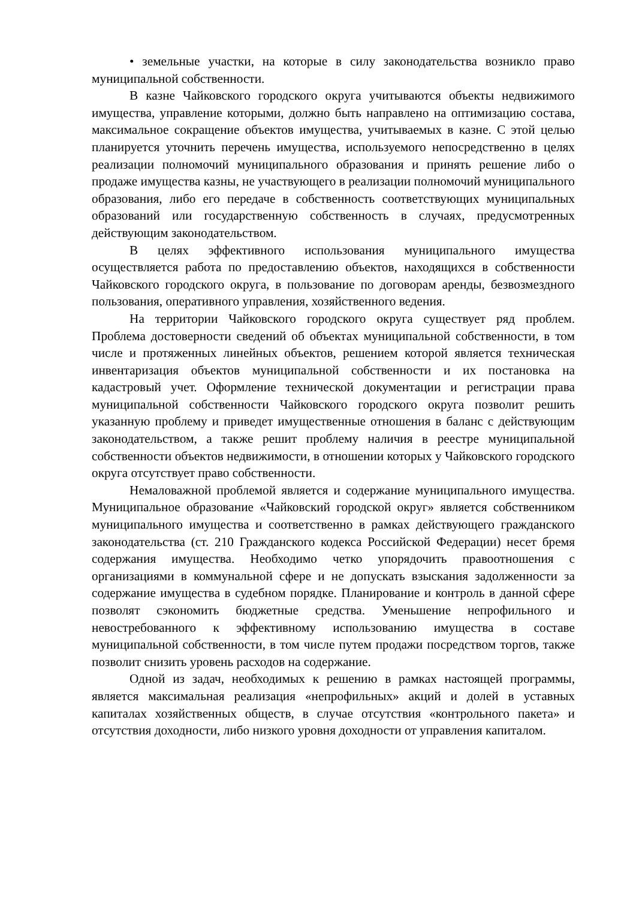• земельные участки, на которые в силу законодательства возникло право муниципальной собственности.
В казне Чайковского городского округа учитываются объекты недвижимого имущества, управление которыми, должно быть направлено на оптимизацию состава, максимальное сокращение объектов имущества, учитываемых в казне. С этой целью планируется уточнить перечень имущества, используемого непосредственно в целях реализации полномочий муниципального образования и принять решение либо о продаже имущества казны, не участвующего в реализации полномочий муниципального образования, либо его передаче в собственность соответствующих муниципальных образований или государственную собственность в случаях, предусмотренных действующим законодательством.
В целях эффективного использования муниципального имущества осуществляется работа по предоставлению объектов, находящихся в собственности Чайковского городского округа, в пользование по договорам аренды, безвозмездного пользования, оперативного управления, хозяйственного ведения.
На территории Чайковского городского округа существует ряд проблем. Проблема достоверности сведений об объектах муниципальной собственности, в том числе и протяженных линейных объектов, решением которой является техническая инвентаризация объектов муниципальной собственности и их постановка на кадастровый учет. Оформление технической документации и регистрации права муниципальной собственности Чайковского городского округа позволит решить указанную проблему и приведет имущественные отношения в баланс с действующим законодательством, а также решит проблему наличия в реестре муниципальной собственности объектов недвижимости, в отношении которых у Чайковского городского округа отсутствует право собственности.
Немаловажной проблемой является и содержание муниципального имущества. Муниципальное образование «Чайковский городской округ» является собственником муниципального имущества и соответственно в рамках действующего гражданского законодательства (ст. 210 Гражданского кодекса Российской Федерации) несет бремя содержания имущества. Необходимо четко упорядочить правоотношения с организациями в коммунальной сфере и не допускать взыскания задолженности за содержание имущества в судебном порядке. Планирование и контроль в данной сфере позволят сэкономить бюджетные средства. Уменьшение непрофильного и невостребованного к эффективному использованию имущества в составе муниципальной собственности, в том числе путем продажи посредством торгов, также позволит снизить уровень расходов на содержание.
Одной из задач, необходимых к решению в рамках настоящей программы, является максимальная реализация «непрофильных» акций и долей в уставных капиталах хозяйственных обществ, в случае отсутствия «контрольного пакета» и отсутствия доходности, либо низкого уровня доходности от управления капиталом.